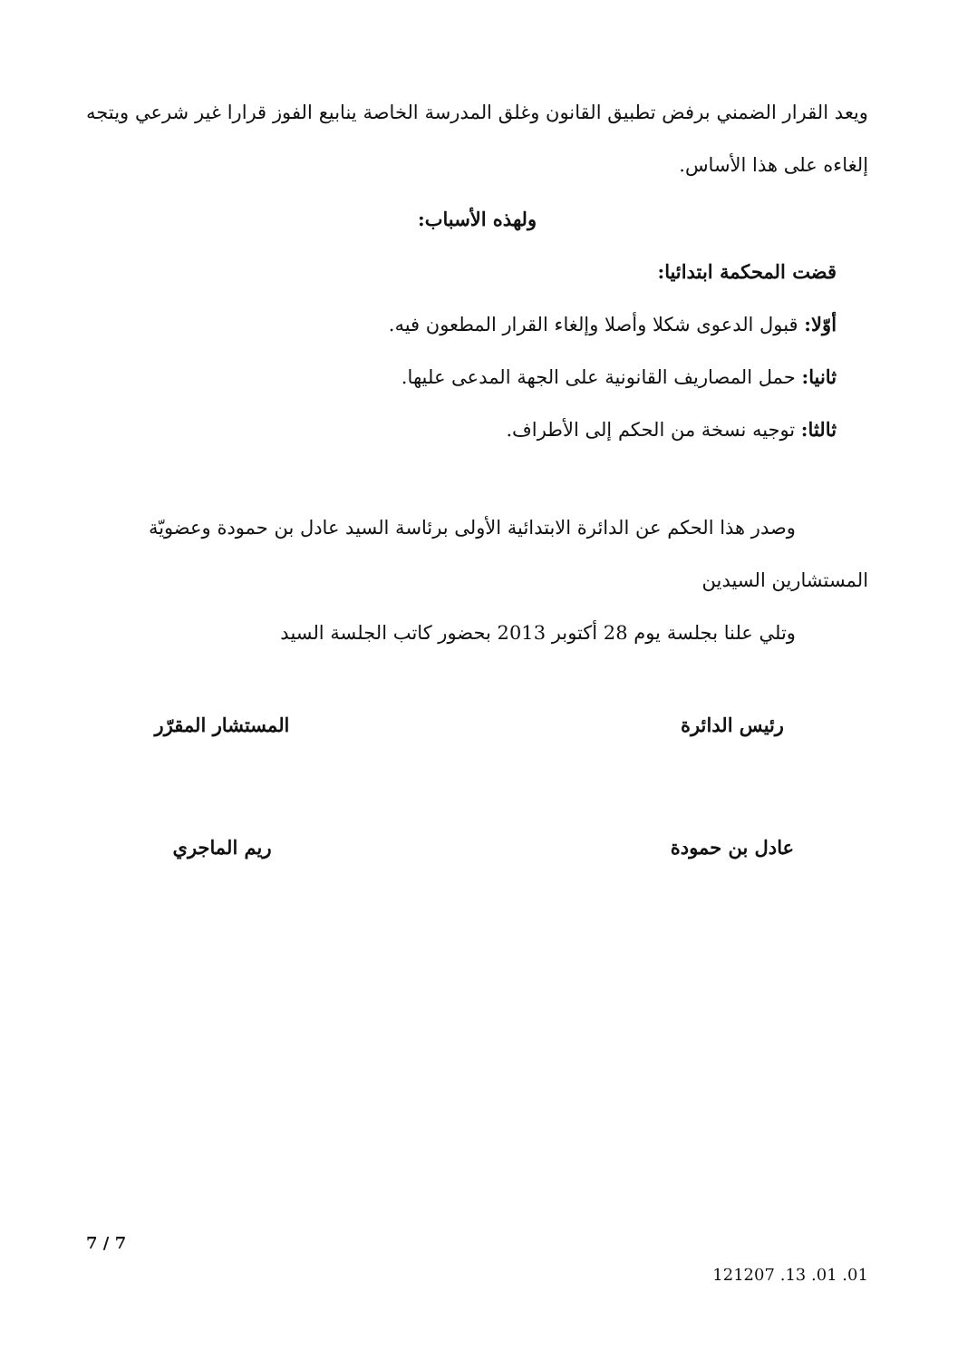ويعد القرار الضمني برفض تطبيق القانون وغلق المدرسة الخاصة ينابيع الفوز قرارا غير شرعي ويتجه إلغاءه على هذا الأساس.
ولهذه الأسباب:
قضت المحكمة ابتدائيا:
أوّلا: قبول الدعوى شكلا وأصلا وإلغاء القرار المطعون فيه.
ثانيا: حمل المصاريف القانونية على الجهة المدعى عليها.
ثالثا: توجيه نسخة من الحكم إلى الأطراف.
وصدر هذا الحكم عن الدائرة الابتدائية الأولى برئاسة السيد عادل بن حمودة وعضويّة المستشارين السيدين
وتلي علنا بجلسة يوم 28 أكتوبر 2013 بحضور كاتب الجلسة السيد
رئيس الدائرة
عادل بن حمودة
المستشار المقرّر
ريم الماجري
7 / 7
121207 .13 .01 .01